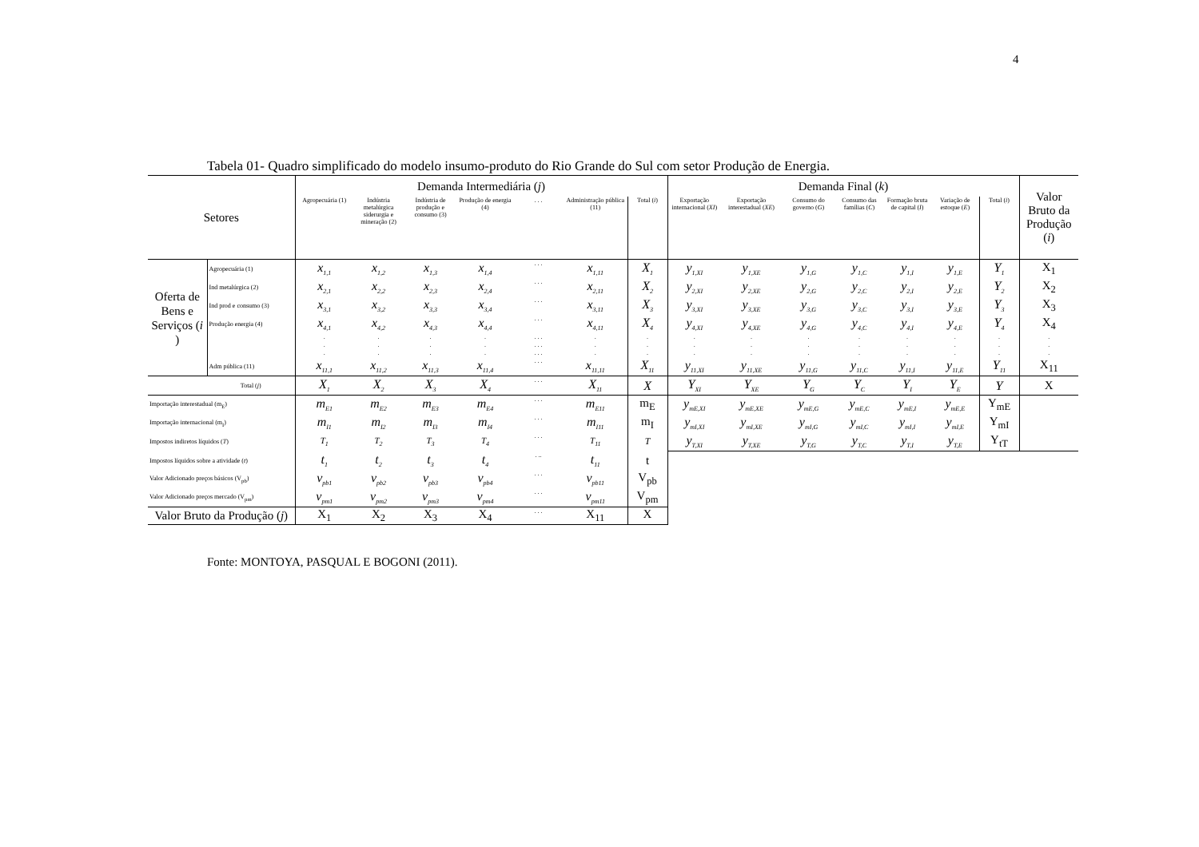4
Tabela 01- Quadro simplificado do modelo insumo-produto do Rio Grande do Sul com setor Produção de Energia.
| Setores | | Demanda Intermediária ( j ) | | | | | | | Demanda Final ( k ) | | | | | | | Valor Bruto da Produção ( i ) |
| --- | --- | --- | --- | --- | --- | --- | --- | --- | --- | --- | --- | --- | --- | --- | --- | --- |
| | | Agropecuária (1) | Indústria metalúrgica siderurgia e mineração (2) | Indústria de produção e consumo (3) | Produção de energia (4) | . . . | Administração pública (11) | Total ( i ) | Exportação internacional ( XI ) | Exportação interestadual ( XE ) | Consumo do governo ( G ) | Consumo das famílias ( C ) | Formação bruta de capital ( I ) | Variação de estoque ( E ) | Total ( i ) | |
| Oferta de Bens e Serviços ( i ) | Agropecuária (1) | x<sub>1,1</sub> | x<sub>1,2</sub> | x<sub>1,3</sub> | x<sub>1,4</sub> | . . . | x<sub>1,11</sub> | X<sub>1</sub> | y<sub>1,XI</sub> | y<sub>1,XE</sub> | y<sub>1,G</sub> | y<sub>1,C</sub> | y<sub>1,I</sub> | y<sub>1,E</sub> | Y<sub>1</sub> | X<sub>1</sub> |
| | Ind metalúrgica (2) | x<sub>2,1</sub> | x<sub>2,2</sub> | x<sub>2,3</sub> | x<sub>2,4</sub> | . . . | x<sub>2,11</sub> | X<sub>2</sub> | y<sub>2,XI</sub> | y<sub>2,XE</sub> | y<sub>2,G</sub> | y<sub>2,C</sub> | y<sub>2,I</sub> | y<sub>2,E</sub> | Y<sub>2</sub> | X<sub>2</sub> |
| | Ind prod e consumo (3) | x<sub>3,1</sub> | x<sub>3,2</sub> | x<sub>3,3</sub> | x<sub>3,4</sub> | . . . | x<sub>3,11</sub> | X<sub>3</sub> | y<sub>3,XI</sub> | y<sub>3,XE</sub> | y<sub>3,G</sub> | y<sub>3,C</sub> | y<sub>3,I</sub> | y<sub>3,E</sub> | Y<sub>3</sub> | X<sub>3</sub> |
| | Produção energia (4) | x<sub>4,1</sub> | x<sub>4,2</sub> | x<sub>4,3</sub> | x<sub>4,4</sub> | . . . | x<sub>4,11</sub> | X<sub>4</sub> | y<sub>4,XI</sub> | y<sub>4,XE</sub> | y<sub>4,G</sub> | y<sub>4,C</sub> | y<sub>4,I</sub> | y<sub>4,E</sub> | Y<sub>4</sub> | X<sub>4</sub> |
| | | . . . | . . . | . . . | . . . | . . . . . . . . . | . . . | . . . | . . . | . . . | . . . | . . . | . . . | . . . | . . . | . . . |
| | Adm pública (11) | x<sub>11,1</sub> | x<sub>11,2</sub> | x<sub>11,3</sub> | x<sub>11,4</sub> | . . . | x<sub>11,11</sub> | X<sub>11</sub> | y<sub>11,XI</sub> | y<sub>11,XE</sub> | y<sub>11,G</sub> | y<sub>11,C</sub> | y<sub>11,I</sub> | y<sub>11,E</sub> | Y<sub>11</sub> | X<sub>11</sub> |
| | Total ( j ) | X<sub>1</sub> | X<sub>2</sub> | X<sub>3</sub> | X<sub>4</sub> | . . . | X<sub>11</sub> | X | Y<sub>XI</sub> | Y<sub>XE</sub> | Y<sub>G</sub> | Y<sub>C</sub> | Y<sub>I</sub> | Y<sub>E</sub> | Y | X |
| Importação interestadual (m<sub>E</sub>) | | m<sub>E1</sub> | m<sub>E2</sub> | m<sub>E3</sub> | m<sub>E4</sub> | . . . | m<sub>E11</sub> | m<sub>E</sub> | y<sub>mE,XI</sub> | y<sub>mE,XE</sub> | y<sub>mE,G</sub> | y<sub>mE,C</sub> | y<sub>mE,I</sub> | y<sub>mE,E</sub> | Y<sub>mE</sub> | |
| Importação internacional (m<sub>I</sub>) | | m<sub>I1</sub> | m<sub>I2</sub> | m<sub>I3</sub> | m<sub>I4</sub> | . . . | m<sub>I11</sub> | m<sub>I</sub> | y<sub>mI,XI</sub> | y<sub>mI,XE</sub> | y<sub>mI,G</sub> | y<sub>mI,C</sub> | y<sub>mI,I</sub> | y<sub>mI,E</sub> | Y<sub>mI</sub> | |
| Impostos indiretos líquidos ( T ) | | T<sub>1</sub> | T<sub>2</sub> | T<sub>3</sub> | T<sub>4</sub> | . . . | T<sub>11</sub> | T | y<sub>T,XI</sub> | y<sub>T,XE</sub> | y<sub>T,G</sub> | y<sub>T,C</sub> | y<sub>T,I</sub> | y<sub>T,E</sub> | Y<sub>tT</sub> | |
| Impostos líquidos sobre a atividade ( t ) | | t<sub>1</sub> | t<sub>2</sub> | t<sub>3</sub> | t<sub>4</sub> | . .. | t<sub>11</sub> | t | | | | | | | | |
| Valor Adicionado preços básicos (V<sub>pb</sub>) | | v<sub>pb1</sub> | v<sub>pb2</sub> | v<sub>pb3</sub> | v<sub>pb4</sub> | . . . | v<sub>pb11</sub> | V<sub>pb</sub> | | | | | | | | |
| Valor Adicionado preços mercado (V<sub>pm</sub>) | | v<sub>pm1</sub> | v<sub>pm2</sub> | v<sub>pm3</sub> | v<sub>pm4</sub> | . . . | v<sub>pm11</sub> | V<sub>pm</sub> | | | | | | | | |
| Valor Bruto da Produção ( j ) | | X<sub>1</sub> | X<sub>2</sub> | X<sub>3</sub> | X<sub>4</sub> | . . . | X<sub>11</sub> | X | | | | | | | | |
Fonte: MONTOYA, PASQUAL E BOGONI (2011).